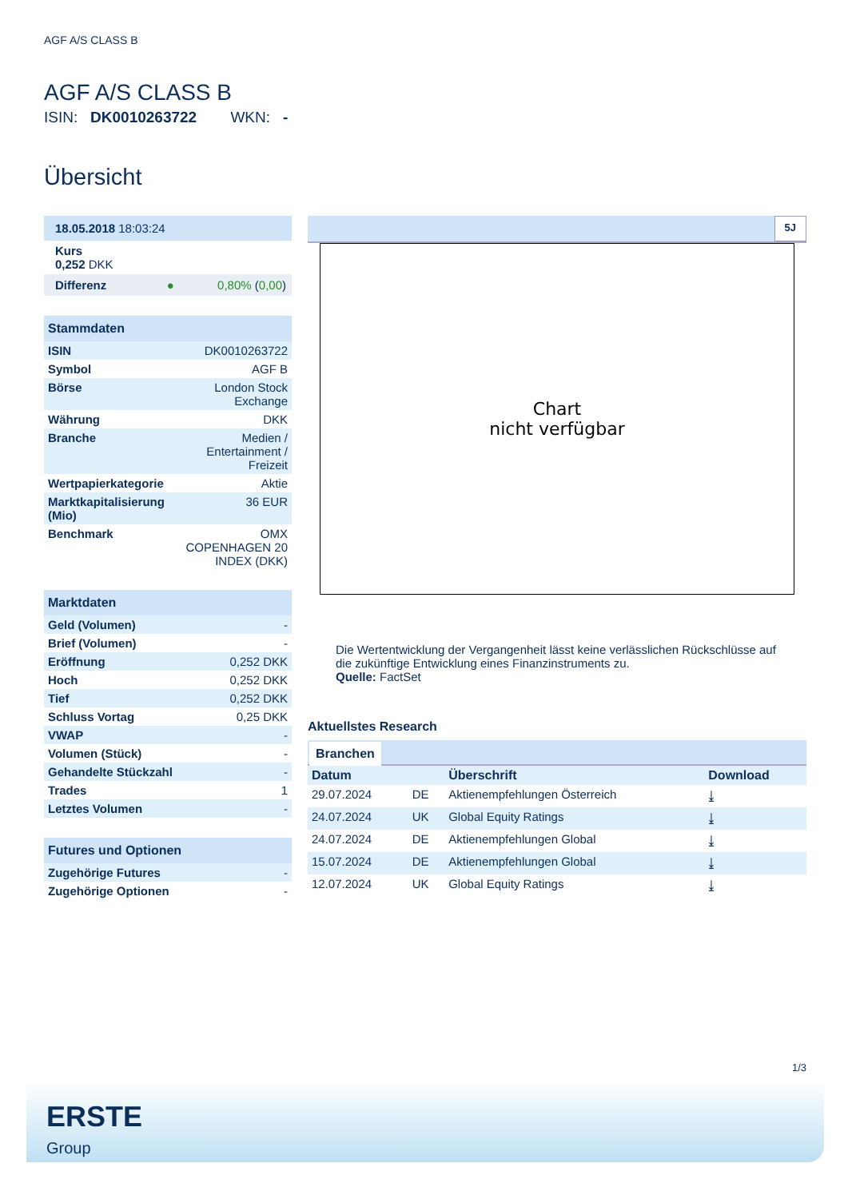AGF A/S CLASS B
AGF A/S CLASS B
ISIN: DK0010263722 WKN: -
Übersicht
18.05.2018 18:03:24
Kurs
0,252 DKK
Differenz ● 0,80% (0,00)
| Stammdaten | |
| --- | --- |
| ISIN | DK0010263722 |
| Symbol | AGF B |
| Börse | London Stock Exchange |
| Währung | DKK |
| Branche | Medien / Entertainment / Freizeit |
| Wertpapierkategorie | Aktie |
| Marktkapitalisierung (Mio) | 36 EUR |
| Benchmark | OMX COPENHAGEN 20 INDEX (DKK) |
| Marktdaten | |
| --- | --- |
| Geld (Volumen) | - |
| Brief (Volumen) | - |
| Eröffnung | 0,252 DKK |
| Hoch | 0,252 DKK |
| Tief | 0,252 DKK |
| Schluss Vortag | 0,25 DKK |
| VWAP | - |
| Volumen (Stück) | - |
| Gehandelte Stückzahl | - |
| Trades | 1 |
| Letztes Volumen | - |
| Futures und Optionen | |
| --- | --- |
| Zugehörige Futures | - |
| Zugehörige Optionen | - |
5J
Chart
nicht verfügbar
Die Wertentwicklung der Vergangenheit lässt keine verlässlichen Rückschlüsse auf die zukünftige Entwicklung eines Finanzinstruments zu.
Quelle: FactSet
Aktuellstes Research
Branchen
| Datum | | Überschrift | Download |
| --- | --- | --- | --- |
| 29.07.2024 | DE | Aktienempfehlungen Österreich | ⤓ |
| 24.07.2024 | UK | Global Equity Ratings | ⤓ |
| 24.07.2024 | DE | Aktienempfehlungen Global | ⤓ |
| 15.07.2024 | DE | Aktienempfehlungen Global | ⤓ |
| 12.07.2024 | UK | Global Equity Ratings | ⤓ |
1/3
ERSTE
Group